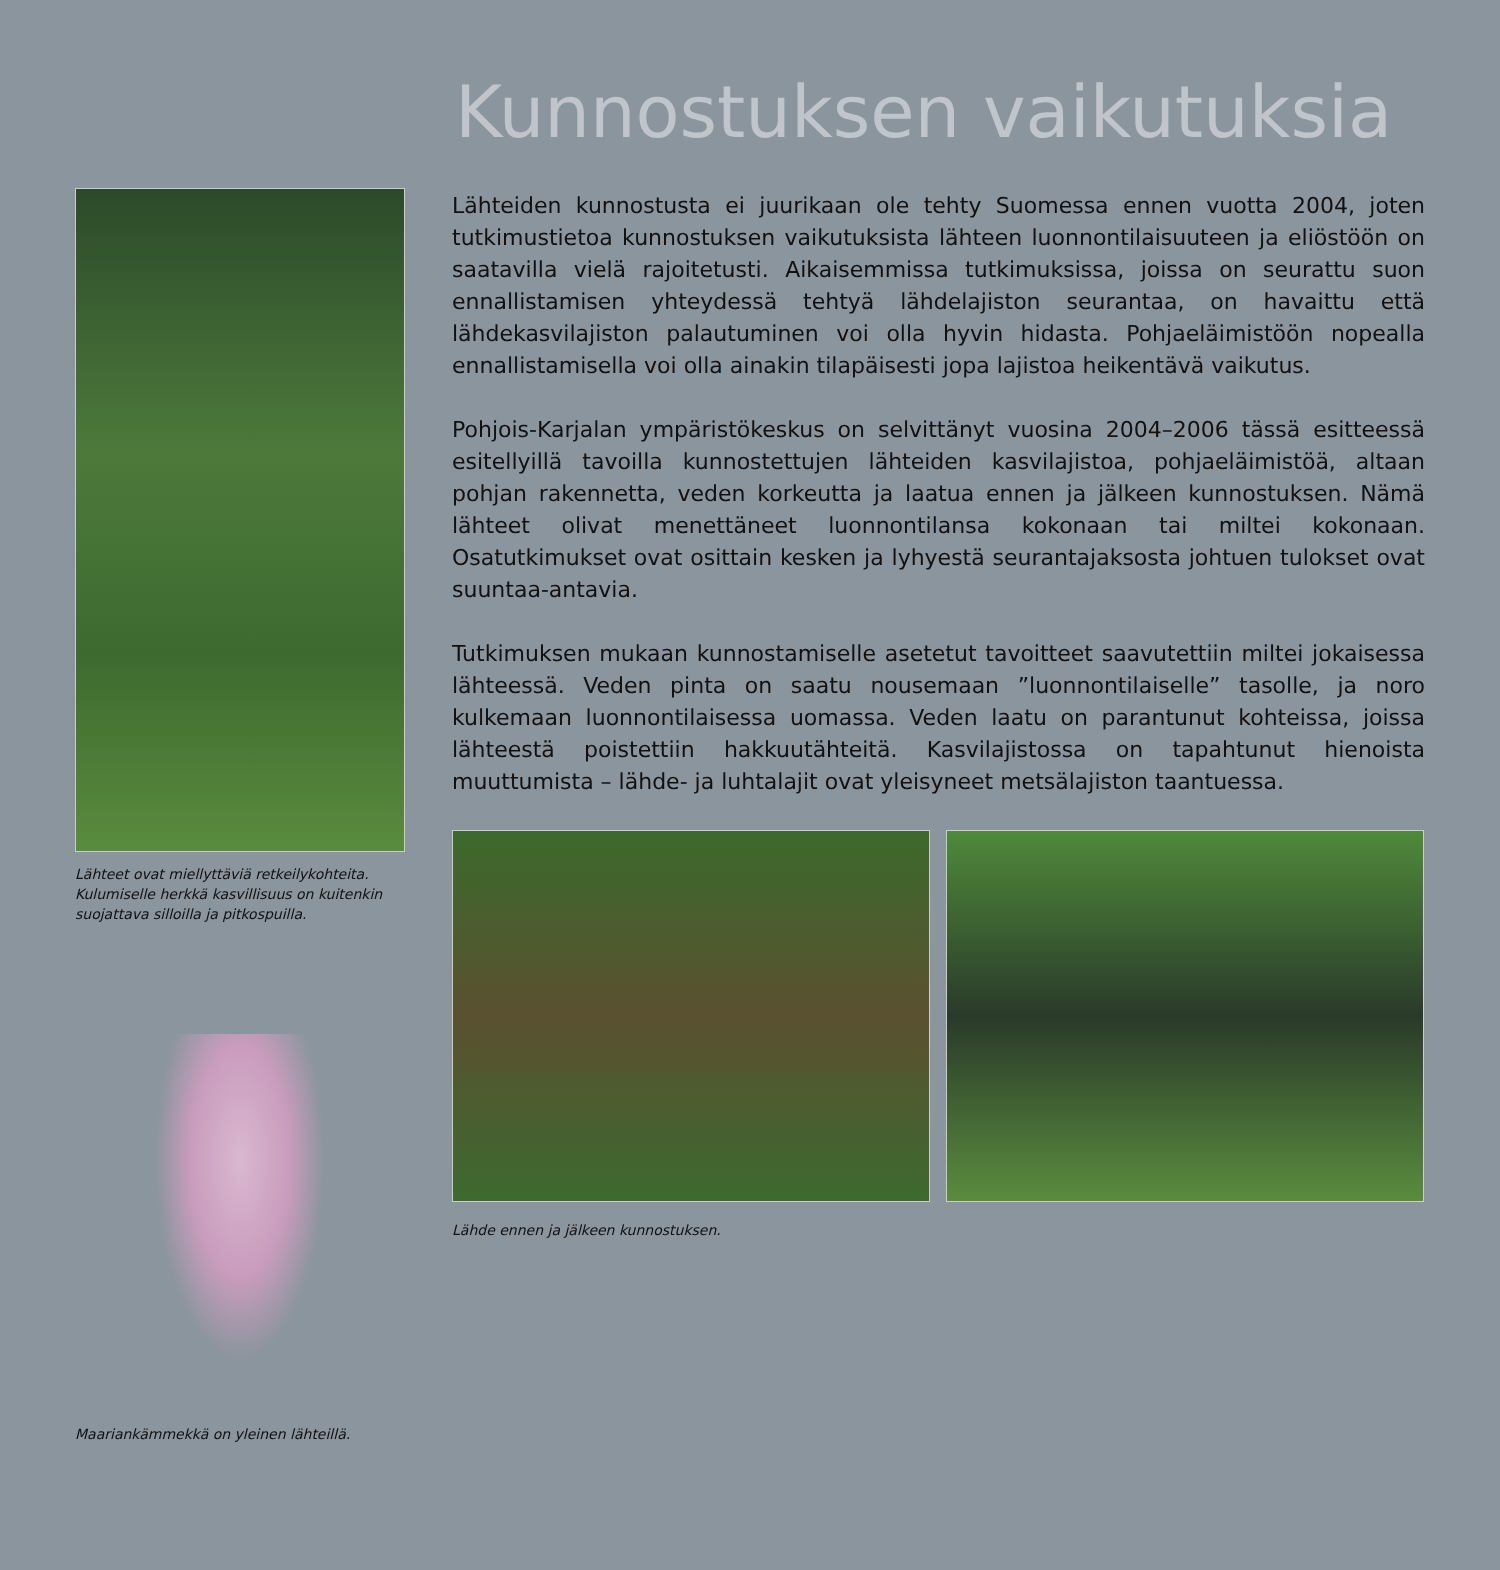Kunnostuksen vaikutuksia
Lähteet ovat miellyttäviä retkeilykohteita. Kulumiselle herkkä kasvillisuus on kuitenkin suojattava silloilla ja pitkospuilla.
Maariankämmekkä on yleinen lähteillä.
Lähteiden kunnostusta ei juurikaan ole tehty Suomessa ennen vuotta 2004, joten tutkimustietoa kunnostuksen vaikutuksista lähteen luonnontilaisuuteen ja eliöstöön on saatavilla vielä rajoitetusti. Aikaisemmissa tutkimuksissa, joissa on seurattu suon ennallistamisen yhteydessä tehtyä lähdelajiston seurantaa, on havaittu että lähdekasvilajiston palautuminen voi olla hyvin hidasta. Pohjaeläimistöön nopealla ennallistamisella voi olla ainakin tilapäisesti jopa lajistoa heikentävä vaikutus.
Pohjois-Karjalan ympäristökeskus on selvittänyt vuosina 2004–2006 tässä esitteessä esitellyillä tavoilla kunnostettujen lähteiden kasvilajistoa, pohjaeläimistöä, altaan pohjan rakennetta, veden korkeutta ja laatua ennen ja jälkeen kunnostuksen. Nämä lähteet olivat menettäneet luonnontilansa kokonaan tai miltei kokonaan. Osatutkimukset ovat osittain kesken ja lyhyestä seurantajaksosta johtuen tulokset ovat suuntaa-antavia.
Tutkimuksen mukaan kunnostamiselle asetetut tavoitteet saavutettiin miltei jokaisessa lähteessä. Veden pinta on saatu nousemaan ”luonnontilaiselle” tasolle, ja noro kulkemaan luonnontilaisessa uomassa. Veden laatu on parantunut kohteissa, joissa lähteestä poistettiin hakkuutähteitä. Kasvilajistossa on tapahtunut hienoista muuttumista – lähde- ja luhtalajit ovat yleisyneet metsälajiston taantuessa.
Lähde ennen ja jälkeen kunnostuksen.